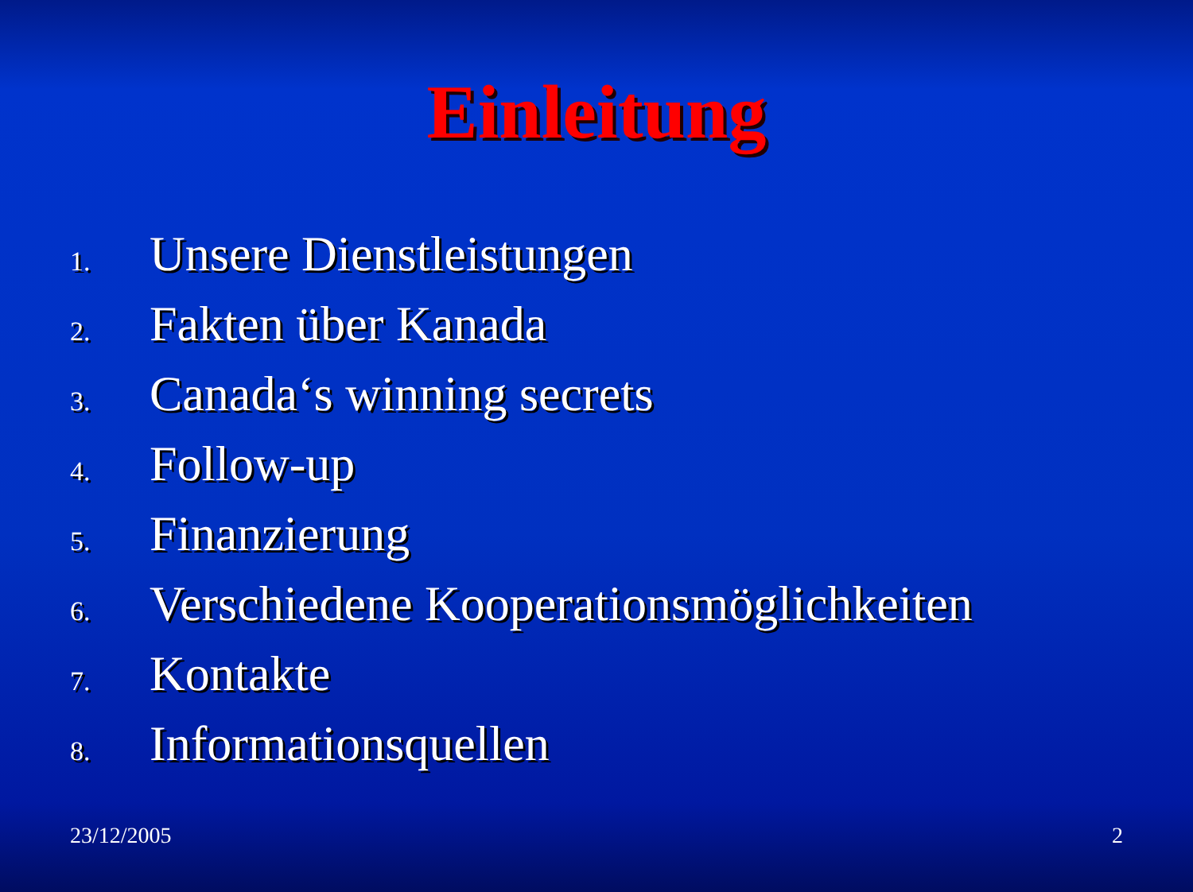Einleitung
1. Unsere Dienstleistungen
2. Fakten über Kanada
3. Canada‘s winning secrets
4. Follow-up
5. Finanzierung
6. Verschiedene Kooperationsmöglichkeiten
7. Kontakte
8. Informationsquellen
23/12/2005 2